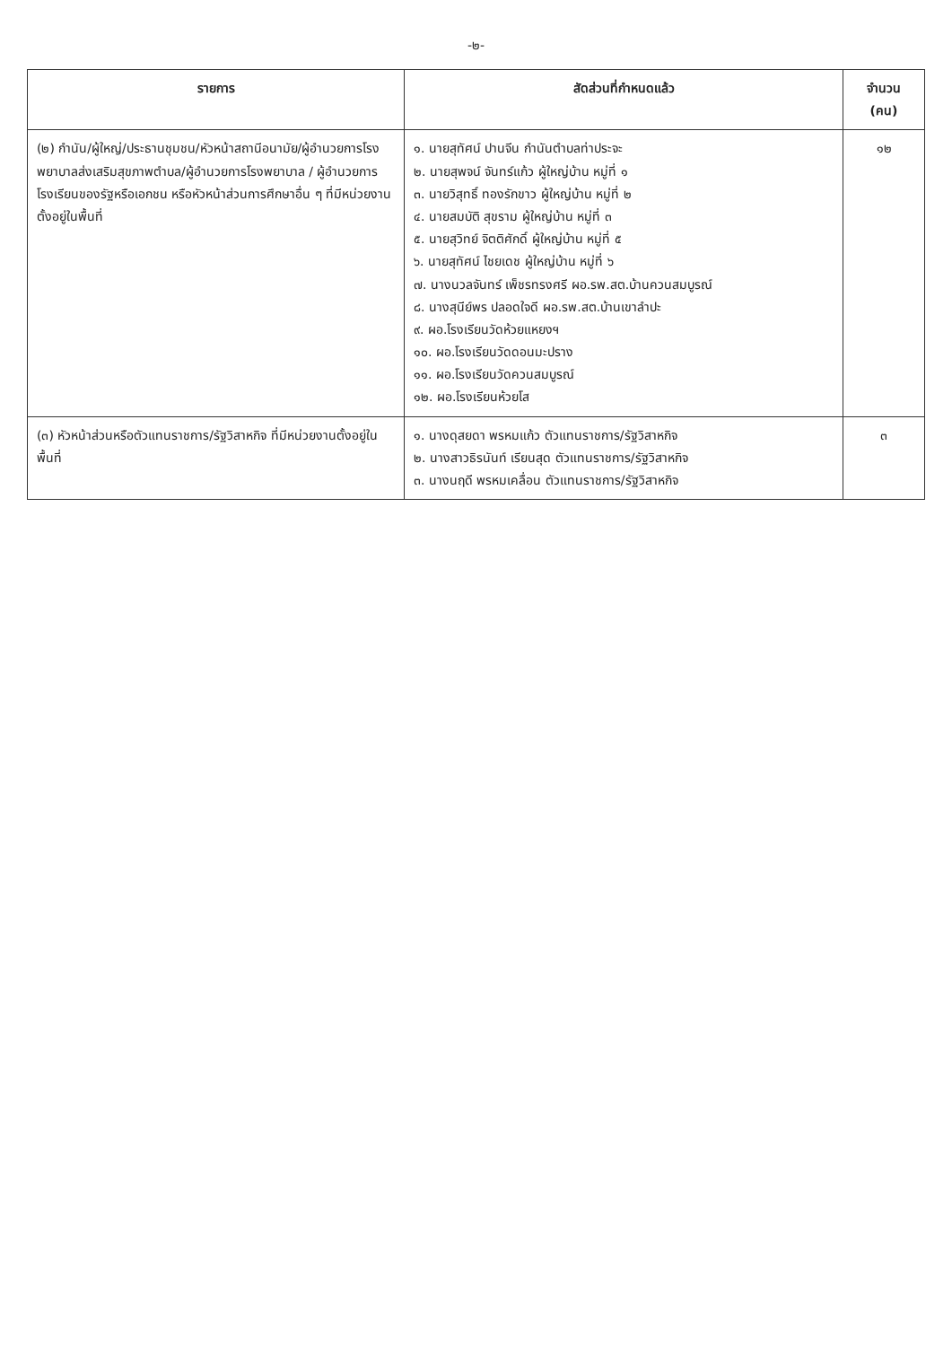-๒-
| รายการ | สัดส่วนที่กำหนดแล้ว | จำนวน (คน) |
| --- | --- | --- |
| (๒) กำนัน/ผู้ใหญ่/ประธานชุมชน/หัวหน้าสถานีอนามัย/ผู้อำนวยการโรงพยาบาลส่งเสริมสุขภาพตำบล/ผู้อำนวยการโรงพยาบาล / ผู้อำนวยการโรงเรียนของรัฐหรือเอกชน หรือหัวหน้าส่วนการศึกษาอื่น ๆ ที่มีหน่วยงานตั้งอยู่ในพื้นที่ | ๑. นายสุทัศน์ ปานจีน กำนันตำบลท่าประจะ ๒. นายสุพจน์ จันทร์แก้ว ผู้ใหญ่บ้าน หมู่ที่ ๑ ๓. นายวิสุทธิ์ ทองรักขาว ผู้ใหญ่บ้าน หมู่ที่ ๒ ๔. นายสมบัติ สุขราม ผู้ใหญ่บ้าน หมู่ที่ ๓ ๕. นายสุวิทย์ จิตติศักดิ์ ผู้ใหญ่บ้าน หมู่ที่ ๕ ๖. นายสุทัศน์ ไชยเดช ผู้ใหญ่บ้าน หมู่ที่ ๖ ๗. นางนวลจันทร์ เพ็ชรทรงศรี ผอ.รพ.สต.บ้านควนสมบูรณ์ ๘. นางสุนีย์พร ปลอดใจดี ผอ.รพ.สต.บ้านเขาลำปะ ๙. ผอ.โรงเรียนวัดห้วยแหยงฯ ๑๐. ผอ.โรงเรียนวัดดอนมะปราง ๑๑. ผอ.โรงเรียนวัดควนสมบูรณ์ ๑๒. ผอ.โรงเรียนห้วยโส | ๑๒ |
| (๓) หัวหน้าส่วนหรือตัวแทนราชการ/รัฐวิสาหกิจ ที่มีหน่วยงานตั้งอยู่ในพื้นที่ | ๑. นางดุสยดา พรหมแก้ว ตัวแทนราชการ/รัฐวิสาหกิจ ๒. นางสาวธิรนันท์ เรียนสุด ตัวแทนราชการ/รัฐวิสาหกิจ ๓. นางนฤดี พรหมเคลื่อน ตัวแทนราชการ/รัฐวิสาหกิจ | ๓ |